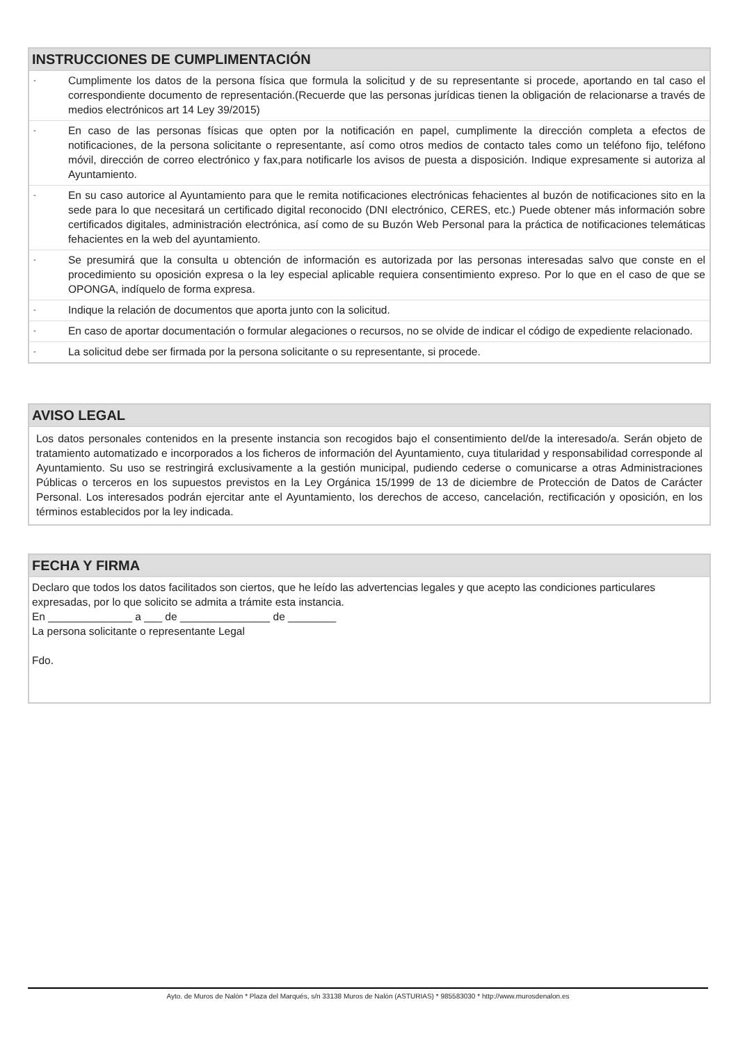INSTRUCCIONES DE CUMPLIMENTACIÓN
- Cumplimente los datos de la persona física que formula la solicitud y de su representante si procede, aportando en tal caso el correspondiente documento de representación.(Recuerde que las personas jurídicas tienen la obligación de relacionarse a través de medios electrónicos art 14 Ley 39/2015)
- En caso de las personas físicas que opten por la notificación en papel, cumplimente la dirección completa a efectos de notificaciones, de la persona solicitante o representante, así como otros medios de contacto tales como un teléfono fijo, teléfono móvil, dirección de correo electrónico y fax,para notificarle los avisos de puesta a disposición. Indique expresamente si autoriza al Ayuntamiento.
- En su caso autorice al Ayuntamiento para que le remita notificaciones electrónicas fehacientes al buzón de notificaciones sito en la sede para lo que necesitará un certificado digital reconocido (DNI electrónico, CERES, etc.) Puede obtener más información sobre certificados digitales, administración electrónica, así como de su Buzón Web Personal para la práctica de notificaciones telemáticas fehacientes en la web del ayuntamiento.
- Se presumirá que la consulta u obtención de información es autorizada por las personas interesadas salvo que conste en el procedimiento su oposición expresa o la ley especial aplicable requiera consentimiento expreso. Por lo que en el caso de que se OPONGA, indíquelo de forma expresa.
- Indique la relación de documentos que aporta junto con la solicitud.
- En caso de aportar documentación o formular alegaciones o recursos, no se olvide de indicar el código de expediente relacionado.
- La solicitud debe ser firmada por la persona solicitante o su representante, si procede.
AVISO LEGAL
Los datos personales contenidos en la presente instancia son recogidos bajo el consentimiento del/de la interesado/a. Serán objeto de tratamiento automatizado e incorporados a los ficheros de información del Ayuntamiento, cuya titularidad y responsabilidad corresponde al Ayuntamiento. Su uso se restringirá exclusivamente a la gestión municipal, pudiendo cederse o comunicarse a otras Administraciones Públicas o terceros en los supuestos previstos en la Ley Orgánica 15/1999 de 13 de diciembre de Protección de Datos de Carácter Personal. Los interesados podrán ejercitar ante el Ayuntamiento, los derechos de acceso, cancelación, rectificación y oposición, en los términos establecidos por la ley indicada.
FECHA Y FIRMA
Declaro que todos los datos facilitados son ciertos, que he leído las advertencias legales y que acepto las condiciones particulares expresadas, por lo que solicito se admita a trámite esta instancia.
En ______________ a ___ de _______________ de ________
La persona solicitante o representante Legal
Fdo.
Ayto. de Muros de Nalón * Plaza del Marqués, s/n 33138 Muros de Nalón (ASTURIAS) * 985583030 * http://www.murosdenalon.es